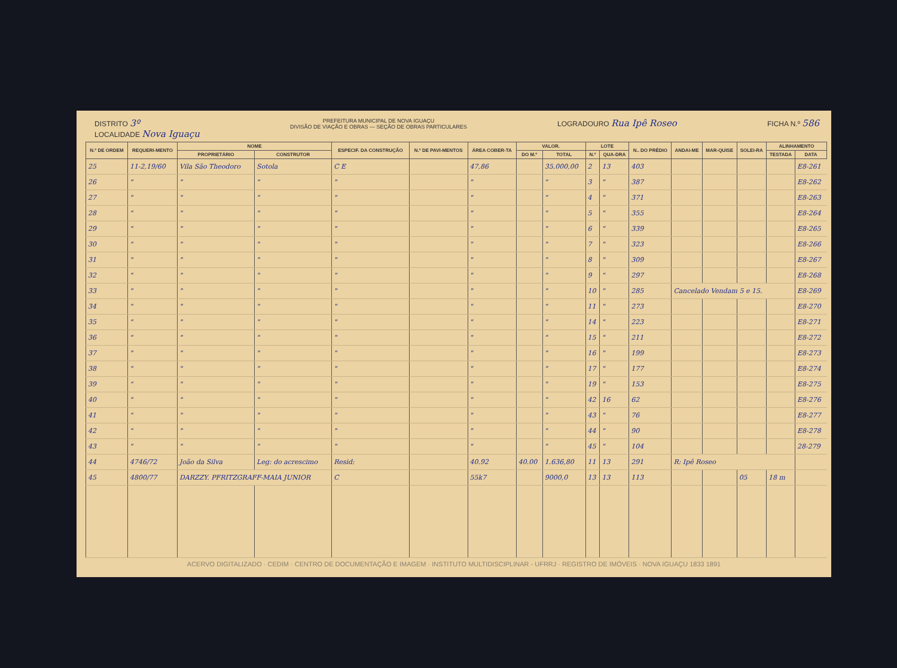DISTRITO 3º
LOCALIDADE Nova Iguaçu
PREFEITURA MUNICIPAL DE NOVA IGUAÇU
DIVISÃO DE VIAÇÃO E OBRAS — SEÇÃO DE OBRAS PARTICULARES
LOGRADOURO Rua Ipê Roseo
FICHA N.º 586
| N.º DE ORDEM | REQUERI-MENTO | NOME | | ESPECIF. DA CONSTRUÇÃO | N.º DE PAVI-MENTOS | ÁREA COBER-TA | VALOR. | | LOTE | | N.. DO PRÉDIO | ANDAI-ME | MAR-QUISE | SOLEI-RA | ALINHAMENTO | |
| --- | --- | --- | --- | --- | --- | --- | --- | --- | --- | --- | --- | --- | --- | --- | --- | --- |
| | | PROPRIETÁRIO | CONSTRUTOR | | | | DO M.º | TOTAL | N.º | QUA-DRA | | | | | TESTADA | DATA |
| 25 | 11-2,19/60 | Vila São Theodoro | Sotola | C E | | 47,86 | | 35.000,00 | 2 | 13 | 403 | | | | | E8-261 |
| 26 | " | " | " | " | | " | | " | 3 | " | 387 | | | | | E8-262 |
| 27 | " | " | " | " | | " | | " | 4 | " | 371 | | | | | E8-263 |
| 28 | " | " | " | " | | " | | " | 5 | " | 355 | | | | | E8-264 |
| 29 | " | " | " | " | | " | | " | 6 | " | 339 | | | | | E8-265 |
| 30 | " | " | " | " | | " | | " | 7 | " | 323 | | | | | E8-266 |
| 31 | " | " | " | " | | " | | " | 8 | " | 309 | | | | | E8-267 |
| 32 | " | " | " | " | | " | | " | 9 | " | 297 | | | | | E8-268 |
| 33 | " | " | " | " | | " | | " | 10 | " | 285 | Cancelado Vendam 5 e 15. | | | | E8-269 |
| 34 | " | " | " | " | | " | | " | 11 | " | 273 | | | | | E8-270 |
| 35 | " | " | " | " | | " | | " | 14 | " | 223 | | | | | E8-271 |
| 36 | " | " | " | " | | " | | " | 15 | " | 211 | | | | | E8-272 |
| 37 | " | " | " | " | | " | | " | 16 | " | 199 | | | | | E8-273 |
| 38 | " | " | " | " | | " | | " | 17 | " | 177 | | | | | E8-274 |
| 39 | " | " | " | " | | " | | " | 19 | " | 153 | | | | | E8-275 |
| 40 | " | " | " | " | | " | | " | 42 | 16 | 62 | | | | | E8-276 |
| 41 | " | " | " | " | | " | | " | 43 | " | 76 | | | | | E8-277 |
| 42 | " | " | " | " | | " | | " | 44 | " | 90 | | | | | E8-278 |
| 43 | " | " | " | " | | " | | " | 45 | " | 104 | | | | | 28-279 |
| 44 | 4746/72 | João da Silva | Leg: do acrescimo | Resid: | | 40.92 | 40.00 | 1.636,80 | 11 | 13 | 291 | R: Ipê Roseo | | | | |
| 45 | 4800/77 | DARZZY. PFRITZGRAFF-MAIA JUNIOR | | C | | 55k7 | | 9000,0 | 13 | 13 | 113 | | | 05 | 18 m | |
ACERVO DIGITALIZADO · CEDIM · CENTRO DE DOCUMENTAÇÃO E IMAGEM · INSTITUTO MULTIDISCIPLINAR - UFRRJ · REGISTRO DE IMÓVEIS · NOVA IGUAÇU 1833 1891